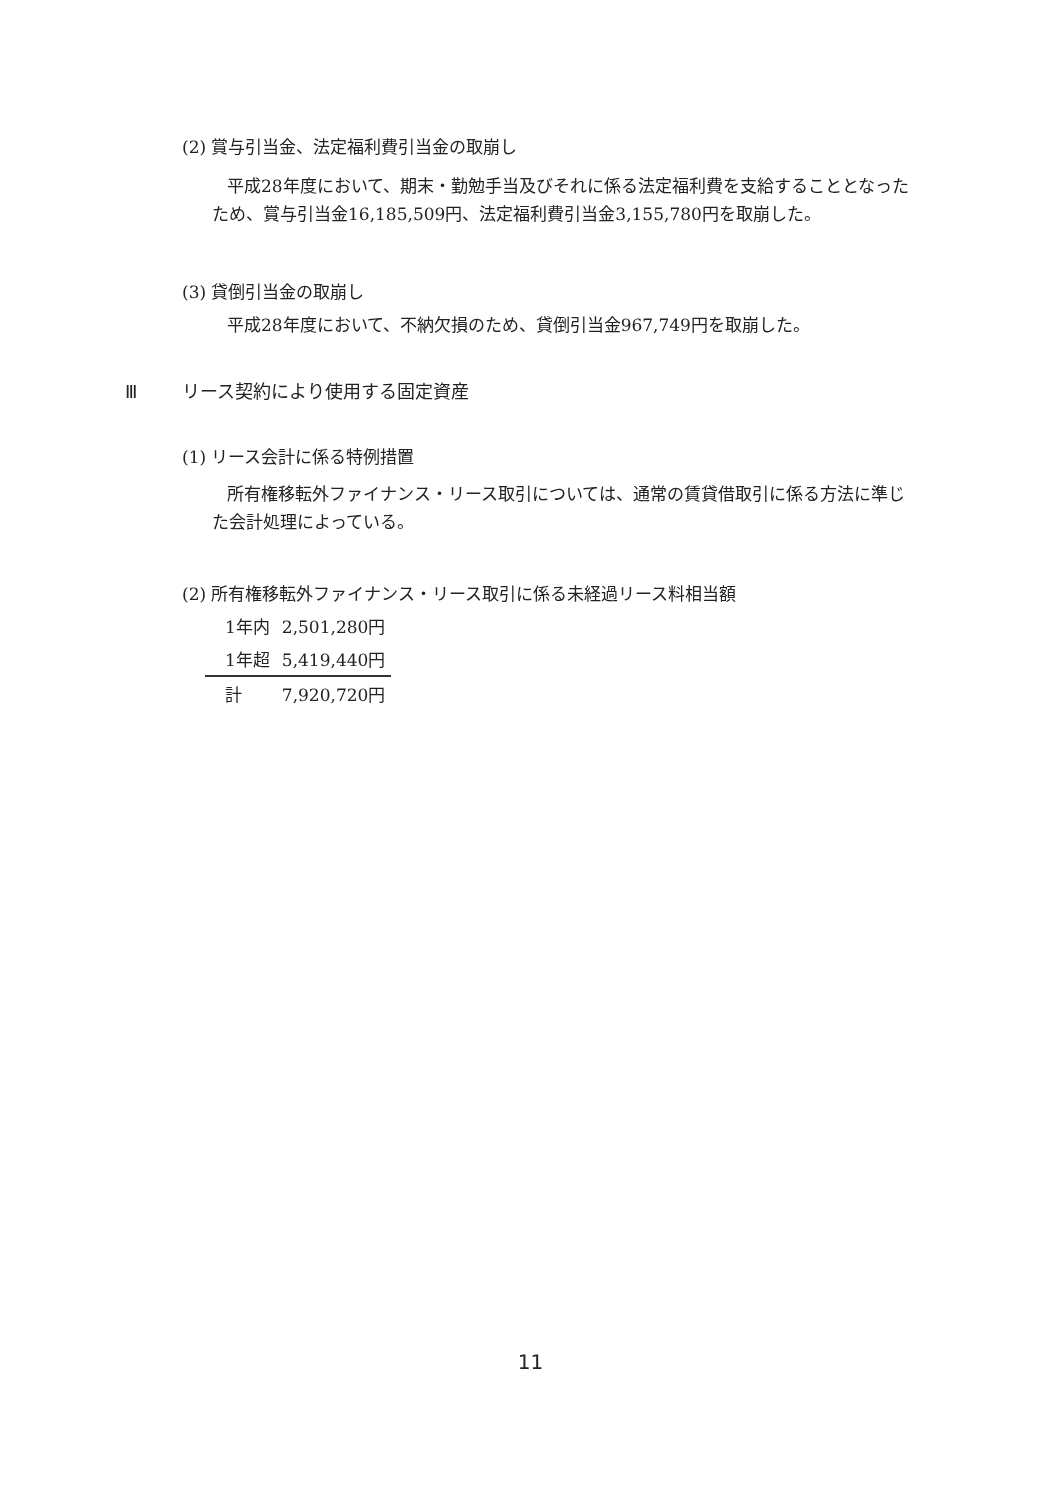(2) 賞与引当金、法定福利費引当金の取崩し
平成28年度において、期末・勤勉手当及びそれに係る法定福利費を支給することとなったため、賞与引当金16,185,509円、法定福利費引当金3,155,780円を取崩した。
(3) 貸倒引当金の取崩し
平成28年度において、不納欠損のため、貸倒引当金967,749円を取崩した。
Ⅲ リース契約により使用する固定資産
(1) リース会計に係る特例措置
所有権移転外ファイナンス・リース取引については、通常の賃貸借取引に係る方法に準じた会計処理によっている。
(2) 所有権移転外ファイナンス・リース取引に係る未経過リース料相当額
| 1年内 | 2,501,280円 |
| 1年超 | 5,419,440円 |
| 計 | 7,920,720円 |
11